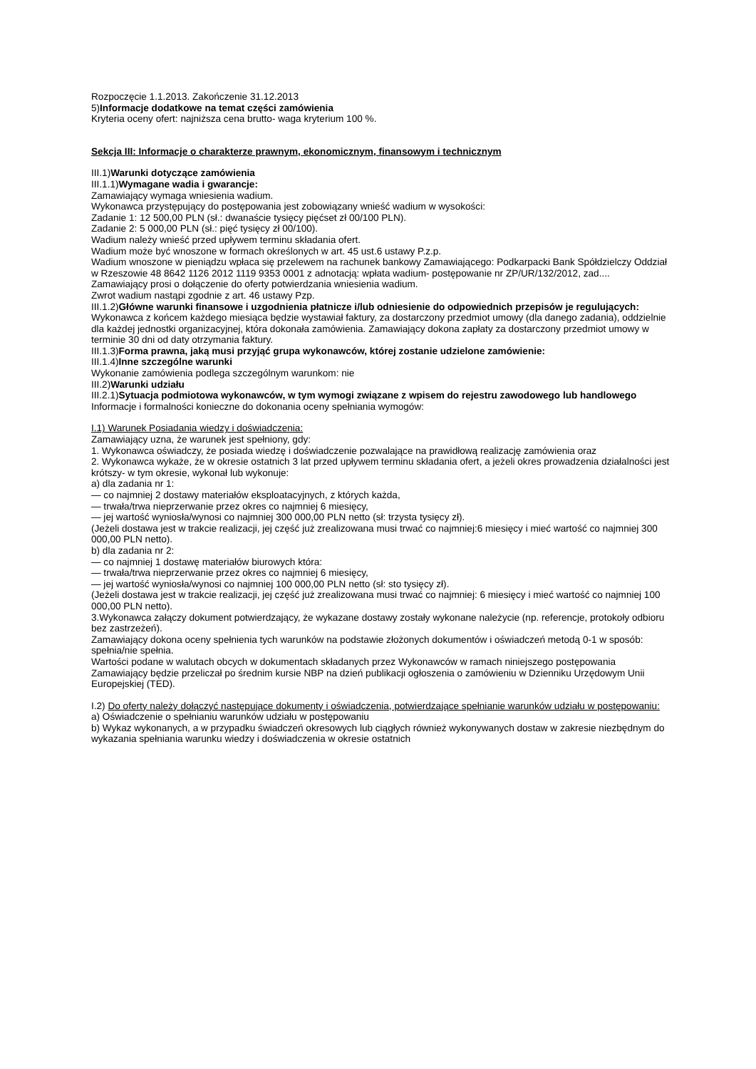Rozpoczęcie 1.1.2013. Zakończenie 31.12.2013
5)Informacje dodatkowe na temat części zamówienia
Kryteria oceny ofert: najniższa cena brutto- waga kryterium 100 %.
Sekcja III: Informacje o charakterze prawnym, ekonomicznym, finansowym i technicznym
III.1)Warunki dotyczące zamówienia
III.1.1)Wymagane wadia i gwarancje:
Zamawiający wymaga wniesienia wadium.
Wykonawca przystępujący do postępowania jest zobowiązany wnieść wadium w wysokości:
Zadanie 1: 12 500,00 PLN (sł.: dwanaście tysięcy pięćset zł 00/100 PLN).
Zadanie 2: 5 000,00 PLN (sł.: pięć tysięcy zł 00/100).
Wadium należy wnieść przed upływem terminu składania ofert.
Wadium może być wnoszone w formach określonych w art. 45 ust.6 ustawy P.z.p.
Wadium wnoszone w pieniądzu wpłaca się przelewem na rachunek bankowy Zamawiającego: Podkarpacki Bank Spółdzielczy Oddział w Rzeszowie 48 8642 1126 2012 1119 9353 0001 z adnotacją: wpłata wadium- postępowanie nr ZP/UR/132/2012, zad....
Zamawiający prosi o dołączenie do oferty potwierdzania wniesienia wadium.
Zwrot wadium nastąpi zgodnie z art. 46 ustawy Pzp.
III.1.2)Główne warunki finansowe i uzgodnienia płatnicze i/lub odniesienie do odpowiednich przepisów je regulujących:
Wykonawca z końcem każdego miesiąca będzie wystawiał faktury, za dostarczony przedmiot umowy (dla danego zadania), oddzielnie dla każdej jednostki organizacyjnej, która dokonała zamówienia. Zamawiający dokona zapłaty za dostarczony przedmiot umowy w terminie 30 dni od daty otrzymania faktury.
III.1.3)Forma prawna, jaką musi przyjąć grupa wykonawców, której zostanie udzielone zamówienie:
III.1.4)Inne szczególne warunki
Wykonanie zamówienia podlega szczególnym warunkom: nie
III.2)Warunki udziału
III.2.1)Sytuacja podmiotowa wykonawców, w tym wymogi związane z wpisem do rejestru zawodowego lub handlowego
Informacje i formalności konieczne do dokonania oceny spełniania wymogów:
I.1) Warunek Posiadania wiedzy i doświadczenia:
Zamawiający uzna, że warunek jest spełniony, gdy:
1. Wykonawca oświadczy, że posiada wiedzę i doświadczenie pozwalające na prawidłową realizację zamówienia oraz
2. Wykonawca wykaże, że w okresie ostatnich 3 lat przed upływem terminu składania ofert, a jeżeli okres prowadzenia działalności jest krótszy- w tym okresie, wykonał lub wykonuje:
a) dla zadania nr 1:
— co najmniej 2 dostawy materiałów eksploatacyjnych, z których każda,
— trwała/trwa nieprzerwanie przez okres co najmniej 6 miesięcy,
— jej wartość wyniosła/wynosi co najmniej 300 000,00 PLN netto (sł: trzysta tysięcy zł).
(Jeżeli dostawa jest w trakcie realizacji, jej część już zrealizowana musi trwać co najmniej:6 miesięcy i mieć wartość co najmniej 300 000,00 PLN netto).
b) dla zadania nr 2:
— co najmniej 1 dostawę materiałów biurowych która:
— trwała/trwa nieprzerwanie przez okres co najmniej 6 miesięcy,
— jej wartość wyniosła/wynosi co najmniej 100 000,00 PLN netto (sł: sto tysięcy zł).
(Jeżeli dostawa jest w trakcie realizacji, jej część już zrealizowana musi trwać co najmniej: 6 miesięcy i mieć wartość co najmniej 100 000,00 PLN netto).
3.Wykonawca załączy dokument potwierdzający, że wykazane dostawy zostały wykonane należycie (np. referencje, protokoły odbioru bez zastrzeżeń).
Zamawiający dokona oceny spełnienia tych warunków na podstawie złożonych dokumentów i oświadczeń metodą 0-1 w sposób: spełnia/nie spełnia.
Wartości podane w walutach obcych w dokumentach składanych przez Wykonawców w ramach niniejszego postępowania Zamawiający będzie przeliczał po średnim kursie NBP na dzień publikacji ogłoszenia o zamówieniu w Dzienniku Urzędowym Unii Europejskiej (TED).
I.2) Do oferty należy dołączyć następujące dokumenty i oświadczenia, potwierdzające spełnianie warunków udziału w postępowaniu:
a) Oświadczenie o spełnianiu warunków udziału w postępowaniu
b) Wykaz wykonanych, a w przypadku świadczeń okresowych lub ciągłych również wykonywanych dostaw w zakresie niezbędnym do wykazania spełniania warunku wiedzy i doświadczenia w okresie ostatnich